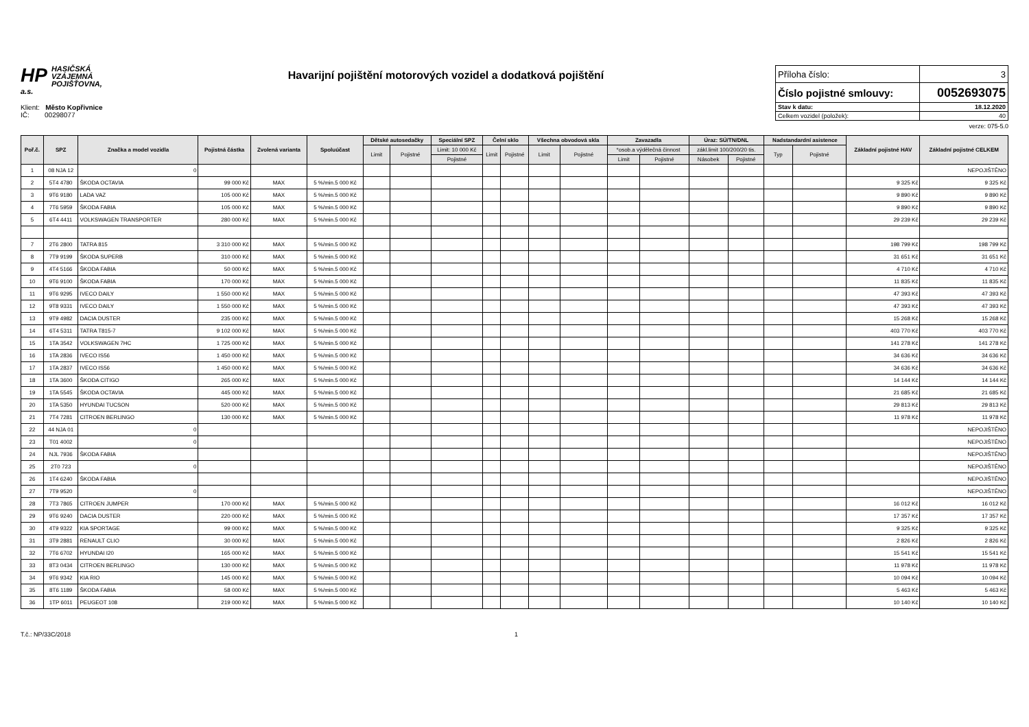HP HASIČSKÁ
VZÁJEMNÁ
POJIŠŤOVNA, a.s.
Havarijní pojištění motorových vozidel a dodatková pojištění
| Příloha číslo: | 3 |
| Číslo pojistné smlouvy: | 0052693075 |
| Stav k datu: | 18.12.2020 |
| Celkem vozidel (položek): | 40 |
Klient: Město Kopřivnice
IČ: 00298077
verze: 075-5.0
| Poř.č. | SPZ | Značka a model vozidla | Pojistná částka | Zvolená varianta | Spoluúčast | Dětské autosedačky | | Speciální SPZ | Čelní sklo | | Všechna obvodová skla | | Zavazadla | | Úraz: SÚ/TN/DNL | | Nadstandardní asistence | | Základní pojistné HAV | Základní pojistné CELKEM |
| --- | --- | --- | --- | --- | --- | --- | --- | --- | --- | --- | --- | --- | --- | --- | --- | --- | --- | --- | --- | --- |
| | | | | | | Limit | Pojistné | Limit: 10 000 Kč | Limit | Pojistné | Limit | Pojistné | *osob.a výdělečná činnost | | zákl.limit 100/200/20 tis. | | Typ | Pojistné | | |
| | | | | | | | | Pojistné | | | | | Limit | Pojistné | Násobek | Pojistné | | | | |
| 1 | 08 NJA 12 | 0 | | | | | | | | | | | | | | | | | | NEPOJIŠTĚNO |
| 2 | 5T4 4780 | ŠKODA OCTAVIA | 99 000 Kč | MAX | 5 %/min.5 000 Kč | | | | | | | | | | | | | | 9 325 Kč | 9 325 Kč |
| 3 | 9T6 9180 | LADA VAZ | 105 000 Kč | MAX | 5 %/min.5 000 Kč | | | | | | | | | | | | | | 9 890 Kč | 9 890 Kč |
| 4 | 7T6 5959 | ŠKODA FABIA | 105 000 Kč | MAX | 5 %/min.5 000 Kč | | | | | | | | | | | | | | 9 890 Kč | 9 890 Kč |
| 5 | 6T4 4411 | VOLKSWAGEN TRANSPORTER | 280 000 Kč | MAX | 5 %/min.5 000 Kč | | | | | | | | | | | | | | 29 239 Kč | 29 239 Kč |
| 7 | 2T6 2800 | TATRA 815 | 3 310 000 Kč | MAX | 5 %/min.5 000 Kč | | | | | | | | | | | | | | 198 799 Kč | 198 799 Kč |
| 8 | 7T9 9199 | ŠKODA SUPERB | 310 000 Kč | MAX | 5 %/min.5 000 Kč | | | | | | | | | | | | | | 31 651 Kč | 31 651 Kč |
| 9 | 4T4 5166 | ŠKODA FABIA | 50 000 Kč | MAX | 5 %/min.5 000 Kč | | | | | | | | | | | | | | 4 710 Kč | 4 710 Kč |
| 10 | 9T6 9100 | ŠKODA FABIA | 170 000 Kč | MAX | 5 %/min.5 000 Kč | | | | | | | | | | | | | | 11 835 Kč | 11 835 Kč |
| 11 | 9T6 9295 | IVECO DAILY | 1 550 000 Kč | MAX | 5 %/min.5 000 Kč | | | | | | | | | | | | | | 47 393 Kč | 47 393 Kč |
| 12 | 9T8 9331 | IVECO DAILY | 1 550 000 Kč | MAX | 5 %/min.5 000 Kč | | | | | | | | | | | | | | 47 393 Kč | 47 393 Kč |
| 13 | 9T9 4982 | DACIA DUSTER | 235 000 Kč | MAX | 5 %/min.5 000 Kč | | | | | | | | | | | | | | 15 268 Kč | 15 268 Kč |
| 14 | 6T4 5311 | TATRA T815-7 | 9 102 000 Kč | MAX | 5 %/min.5 000 Kč | | | | | | | | | | | | | | 403 770 Kč | 403 770 Kč |
| 15 | 1TA 3542 | VOLKSWAGEN 7HC | 1 725 000 Kč | MAX | 5 %/min.5 000 Kč | | | | | | | | | | | | | | 141 278 Kč | 141 278 Kč |
| 16 | 1TA 2836 | IVECO IS56 | 1 450 000 Kč | MAX | 5 %/min.5 000 Kč | | | | | | | | | | | | | | 34 636 Kč | 34 636 Kč |
| 17 | 1TA 2837 | IVECO IS56 | 1 450 000 Kč | MAX | 5 %/min.5 000 Kč | | | | | | | | | | | | | | 34 636 Kč | 34 636 Kč |
| 18 | 1TA 3600 | ŠKODA CITIGO | 265 000 Kč | MAX | 5 %/min.5 000 Kč | | | | | | | | | | | | | | 14 144 Kč | 14 144 Kč |
| 19 | 1TA 5545 | ŠKODA OCTAVIA | 445 000 Kč | MAX | 5 %/min.5 000 Kč | | | | | | | | | | | | | | 21 685 Kč | 21 685 Kč |
| 20 | 1TA 5350 | HYUNDAI TUCSON | 520 000 Kč | MAX | 5 %/min.5 000 Kč | | | | | | | | | | | | | | 29 813 Kč | 29 813 Kč |
| 21 | 7T4 7281 | CITROEN BERLINGO | 130 000 Kč | MAX | 5 %/min.5 000 Kč | | | | | | | | | | | | | | 11 978 Kč | 11 978 Kč |
| 22 | 44 NJA 01 | 0 | | | | | | | | | | | | | | | | | | NEPOJIŠTĚNO |
| 23 | T01 4002 | 0 | | | | | | | | | | | | | | | | | | NEPOJIŠTĚNO |
| 24 | NJL 7936 | ŠKODA FABIA | | | | | | | | | | | | | | | | | | NEPOJIŠTĚNO |
| 25 | 2T0 723 | 0 | | | | | | | | | | | | | | | | | | NEPOJIŠTĚNO |
| 26 | 1T4 6240 | ŠKODA FABIA | | | | | | | | | | | | | | | | | | NEPOJIŠTĚNO |
| 27 | 7T9 9520 | 0 | | | | | | | | | | | | | | | | | | NEPOJIŠTĚNO |
| 28 | 7T3 7865 | CITROEN JUMPER | 170 000 Kč | MAX | 5 %/min.5 000 Kč | | | | | | | | | | | | | | 16 012 Kč | 16 012 Kč |
| 29 | 9T6 9240 | DACIA DUSTER | 220 000 Kč | MAX | 5 %/min.5 000 Kč | | | | | | | | | | | | | | 17 357 Kč | 17 357 Kč |
| 30 | 4T9 9322 | KIA SPORTAGE | 99 000 Kč | MAX | 5 %/min.5 000 Kč | | | | | | | | | | | | | | 9 325 Kč | 9 325 Kč |
| 31 | 3T9 2881 | RENAULT CLIO | 30 000 Kč | MAX | 5 %/min.5 000 Kč | | | | | | | | | | | | | | 2 826 Kč | 2 826 Kč |
| 32 | 7T6 6702 | HYUNDAI I20 | 165 000 Kč | MAX | 5 %/min.5 000 Kč | | | | | | | | | | | | | | 15 541 Kč | 15 541 Kč |
| 33 | 8T3 0434 | CITROEN BERLINGO | 130 000 Kč | MAX | 5 %/min.5 000 Kč | | | | | | | | | | | | | | 11 978 Kč | 11 978 Kč |
| 34 | 9T6 9342 | KIA RIO | 145 000 Kč | MAX | 5 %/min.5 000 Kč | | | | | | | | | | | | | | 10 094 Kč | 10 094 Kč |
| 35 | 8T6 1189 | ŠKODA FABIA | 58 000 Kč | MAX | 5 %/min.5 000 Kč | | | | | | | | | | | | | | 5 463 Kč | 5 463 Kč |
| 36 | 1TP 6011 | PEUGEOT 108 | 219 000 Kč | MAX | 5 %/min.5 000 Kč | | | | | | | | | | | | | | 10 140 Kč | 10 140 Kč |
T.č.: NP/33C/2018 1